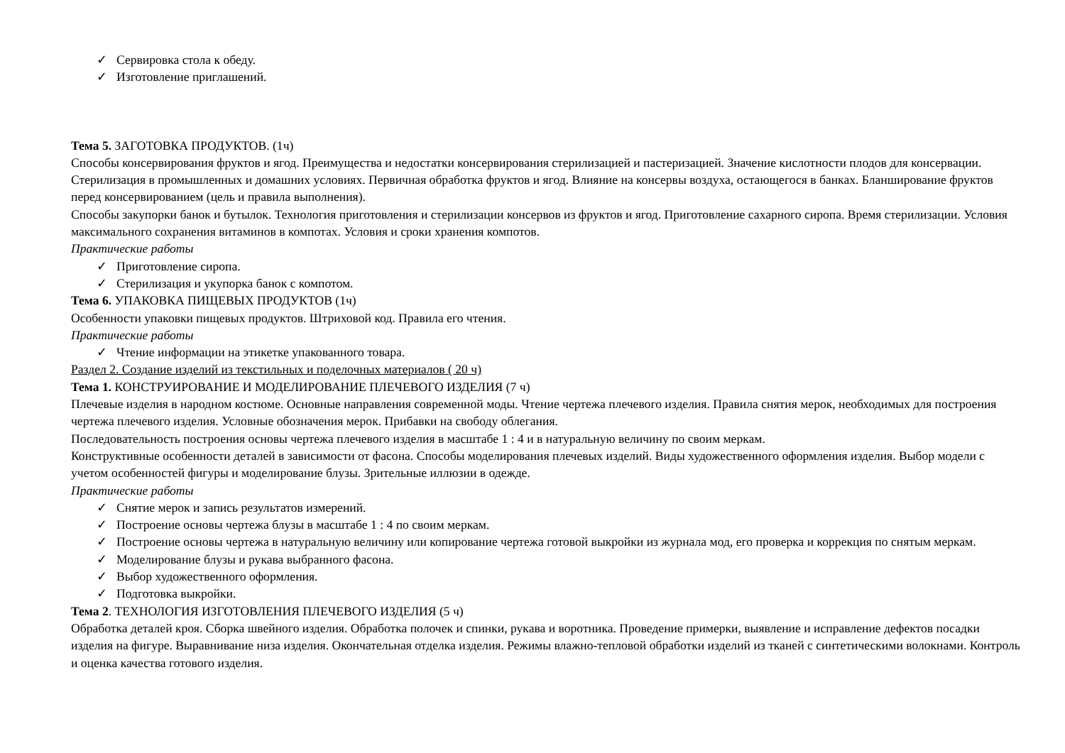✓ Сервировка стола к обеду.
✓ Изготовление приглашений.
Тема 5. ЗАГОТОВКА ПРОДУКТОВ. (1ч)
Способы консервирования фруктов и ягод. Преимущества и недостатки консервирования стерилизацией и пастеризацией. Значение кислотности плодов для консервации. Стерилизация в промышленных и домашних условиях. Первичная обработка фруктов и ягод. Влияние на консервы воздуха, остающегося в банках. Бланширование фруктов перед консервированием (цель и правила выполнения).
Способы закупорки банок и бутылок. Технология приготовления и стерилизации консервов из фруктов и ягод. Приготовление сахарного сиропа. Время стерилизации. Условия максимального сохранения витаминов в компотах. Условия и сроки хранения компотов.
Практические работы
✓ Приготовление сиропа.
✓ Стерилизация и укупорка банок с компотом.
Тема 6. УПАКОВКА ПИЩЕВЫХ ПРОДУКТОВ (1ч)
Особенности упаковки пищевых продуктов. Штриховой код. Правила его чтения.
Практические работы
✓ Чтение информации на этикетке упакованного товара.
Раздел 2. Создание изделий из текстильных и поделочных материалов ( 20 ч)
Тема 1. КОНСТРУИРОВАНИЕ И МОДЕЛИРОВАНИЕ ПЛЕЧЕВОГО ИЗДЕЛИЯ (7 ч)
Плечевые изделия в народном костюме. Основные направления современной моды. Чтение чертежа плечевого изделия. Правила снятия мерок, необходимых для построения чертежа плечевого изделия. Условные обозначения мерок. Прибавки на свободу облегания.
Последовательность построения основы чертежа плечевого изделия в масштабе 1 : 4 и в натуральную величину по своим меркам.
Конструктивные особенности деталей в зависимости от фасона. Способы моделирования плечевых изделий. Виды художественного оформления изделия. Выбор модели с учетом особенностей фигуры и моделирование блузы. Зрительные иллюзии в одежде.
Практические работы
✓ Снятие мерок и запись результатов измерений.
✓ Построение основы чертежа блузы в масштабе 1 : 4 по своим меркам.
✓ Построение основы чертежа в натуральную величину или копирование чертежа готовой выкройки из журнала мод, его проверка и коррекция по снятым меркам.
✓ Моделирование блузы и рукава выбранного фасона.
✓ Выбор художественного оформления.
✓ Подготовка выкройки.
Тема 2. ТЕХНОЛОГИЯ ИЗГОТОВЛЕНИЯ ПЛЕЧЕВОГО ИЗДЕЛИЯ (5 ч)
Обработка деталей кроя. Сборка швейного изделия. Обработка полочек и спинки, рукава и воротника. Проведение примерки, выявление и исправление дефектов посадки изделия на фигуре. Выравнивание низа изделия. Окончательная отделка изделия. Режимы влажно-тепловой обработки изделий из тканей с синтетическими волокнами. Контроль и оценка качества готового изделия.